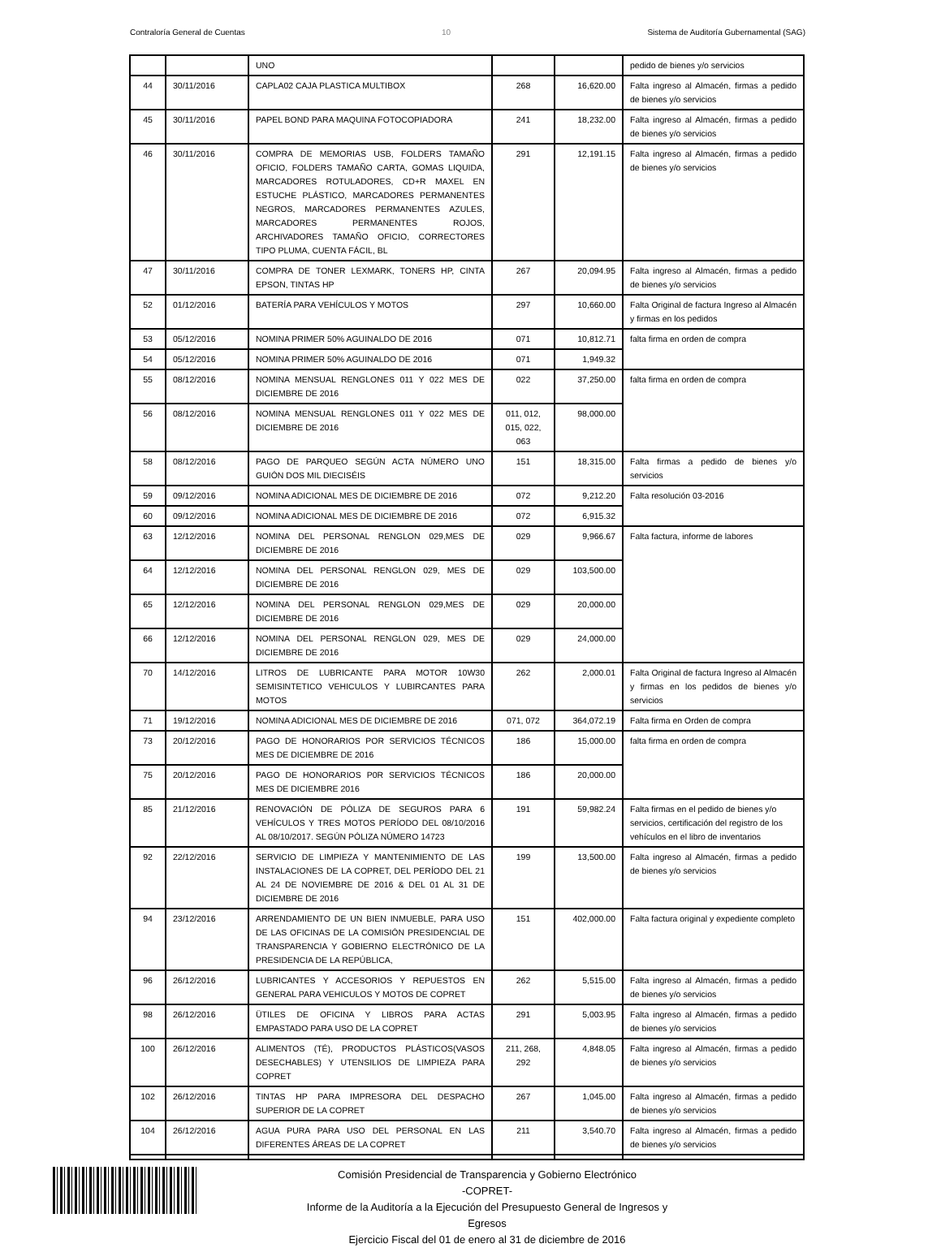Contraloría General de Cuentas 10 Sistema de Auditoría Gubernamental (SAG)
| | | UNO | | | pedido de bienes y/o servicios |
| 44 | 30/11/2016 | CAPLA02 CAJA PLASTICA MULTIBOX | 268 | 16,620.00 | Falta ingreso al Almacén, firmas a pedido de bienes y/o servicios |
| 45 | 30/11/2016 | PAPEL BOND PARA MAQUINA FOTOCOPIADORA | 241 | 18,232.00 | Falta ingreso al Almacén, firmas a pedido de bienes y/o servicios |
| 46 | 30/11/2016 | COMPRA DE MEMORIAS USB, FOLDERS TAMAÑO OFICIO, FOLDERS TAMAÑO CARTA, GOMAS LIQUIDA, MARCADORES ROTULADORES, CD+R MAXEL EN ESTUCHE PLÁSTICO, MARCADORES PERMANENTES NEGROS, MARCADORES PERMANENTES AZULES, MARCADORES PERMANENTES ROJOS, ARCHIVADORES TAMAÑO OFICIO, CORRECTORES TIPO PLUMA, CUENTA FÁCIL, BL | 291 | 12,191.15 | Falta ingreso al Almacén, firmas a pedido de bienes y/o servicios |
| 47 | 30/11/2016 | COMPRA DE TONER LEXMARK, TONERS HP, CINTA EPSON, TINTAS HP | 267 | 20,094.95 | Falta ingreso al Almacén, firmas a pedido de bienes y/o servicios |
| 52 | 01/12/2016 | BATERÍA PARA VEHÍCULOS Y MOTOS | 297 | 10,660.00 | Falta Original de factura Ingreso al Almacén y firmas en los pedidos |
| 53 | 05/12/2016 | NOMINA PRIMER 50% AGUINALDO DE 2016 | 071 | 10,812.71 | falta firma en orden de compra |
| 54 | 05/12/2016 | NOMINA PRIMER 50% AGUINALDO DE 2016 | 071 | 1,949.32 | |
| 55 | 08/12/2016 | NOMINA MENSUAL RENGLONES 011 Y 022 MES DE DICIEMBRE DE 2016 | 022 | 37,250.00 | falta firma en orden de compra |
| 56 | 08/12/2016 | NOMINA MENSUAL RENGLONES 011 Y 022 MES DE DICIEMBRE DE 2016 | 011, 012, 015, 022, 063 | 98,000.00 | |
| 58 | 08/12/2016 | PAGO DE PARQUEO SEGÚN ACTA NÚMERO UNO GUIÓN DOS MIL DIECISÉIS | 151 | 18,315.00 | Falta firmas a pedido de bienes y/o servicios |
| 59 | 09/12/2016 | NOMINA ADICIONAL MES DE DICIEMBRE DE 2016 | 072 | 9,212.20 | Falta resolución 03-2016 |
| 60 | 09/12/2016 | NOMINA ADICIONAL MES DE DICIEMBRE DE 2016 | 072 | 6,915.32 | |
| 63 | 12/12/2016 | NOMINA DEL PERSONAL RENGLON 029,MES DE DICIEMBRE DE 2016 | 029 | 9,966.67 | Falta factura, informe de labores |
| 64 | 12/12/2016 | NOMINA DEL PERSONAL RENGLON 029, MES DE DICIEMBRE DE 2016 | 029 | 103,500.00 | |
| 65 | 12/12/2016 | NOMINA DEL PERSONAL RENGLON 029,MES DE DICIEMBRE DE 2016 | 029 | 20,000.00 | |
| 66 | 12/12/2016 | NOMINA DEL PERSONAL RENGLON 029, MES DE DICIEMBRE DE 2016 | 029 | 24,000.00 | |
| 70 | 14/12/2016 | LITROS DE LUBRICANTE PARA MOTOR 10W30 SEMISINTETICO VEHICULOS Y LUBIRCANTES PARA MOTOS | 262 | 2,000.01 | Falta Original de factura Ingreso al Almacén y firmas en los pedidos de bienes y/o servicios |
| 71 | 19/12/2016 | NOMINA ADICIONAL MES DE DICIEMBRE DE 2016 | 071, 072 | 364,072.19 | Falta firma en Orden de compra |
| 73 | 20/12/2016 | PAGO DE HONORARIOS POR SERVICIOS TÉCNICOS MES DE DICIEMBRE DE 2016 | 186 | 15,000.00 | falta firma en orden de compra |
| 75 | 20/12/2016 | PAGO DE HONORARIOS P0R SERVICIOS TÉCNICOS MES DE DICIEMBRE 2016 | 186 | 20,000.00 | |
| 85 | 21/12/2016 | RENOVACIÓN DE PÓLIZA DE SEGUROS PARA 6 VEHÍCULOS Y TRES MOTOS PERÍODO DEL 08/10/2016 AL 08/10/2017. SEGÚN PÓLIZA NÚMERO 14723 | 191 | 59,982.24 | Falta firmas en el pedido de bienes y/o servicios, certificación del registro de los vehículos en el libro de inventarios |
| 92 | 22/12/2016 | SERVICIO DE LIMPIEZA Y MANTENIMIENTO DE LAS INSTALACIONES DE LA COPRET, DEL PERÍODO DEL 21 AL 24 DE NOVIEMBRE DE 2016 & DEL 01 AL 31 DE DICIEMBRE DE 2016 | 199 | 13,500.00 | Falta ingreso al Almacén, firmas a pedido de bienes y/o servicios |
| 94 | 23/12/2016 | ARRENDAMIENTO DE UN BIEN INMUEBLE, PARA USO DE LAS OFICINAS DE LA COMISIÓN PRESIDENCIAL DE TRANSPARENCIA Y GOBIERNO ELECTRÓNICO DE LA PRESIDENCIA DE LA REPÚBLICA, | 151 | 402,000.00 | Falta factura original y expediente completo |
| 96 | 26/12/2016 | LUBRICANTES Y ACCESORIOS Y REPUESTOS EN GENERAL PARA VEHICULOS Y MOTOS DE COPRET | 262 | 5,515.00 | Falta ingreso al Almacén, firmas a pedido de bienes y/o servicios |
| 98 | 26/12/2016 | ÜTILES DE OFICINA Y LIBROS PARA ACTAS EMPASTADO PARA USO DE LA COPRET | 291 | 5,003.95 | Falta ingreso al Almacén, firmas a pedido de bienes y/o servicios |
| 100 | 26/12/2016 | ALIMENTOS (TÉ), PRODUCTOS PLÁSTICOS(VASOS DESECHABLES) Y UTENSILIOS DE LIMPIEZA PARA COPRET | 211, 268, 292 | 4,848.05 | Falta ingreso al Almacén, firmas a pedido de bienes y/o servicios |
| 102 | 26/12/2016 | TINTAS HP PARA IMPRESORA DEL DESPACHO SUPERIOR DE LA COPRET | 267 | 1,045.00 | Falta ingreso al Almacén, firmas a pedido de bienes y/o servicios |
| 104 | 26/12/2016 | AGUA PURA PARA USO DEL PERSONAL EN LAS DIFERENTES ÁREAS DE LA COPRET | 211 | 3,540.70 | Falta ingreso al Almacén, firmas a pedido de bienes y/o servicios |
Comisión Presidencial de Transparencia y Gobierno Electrónico
-COPRET-
Informe de la Auditoría a la Ejecución del Presupuesto General de Ingresos y Egresos
Ejercicio Fiscal del 01 de enero al 31 de diciembre de 2016